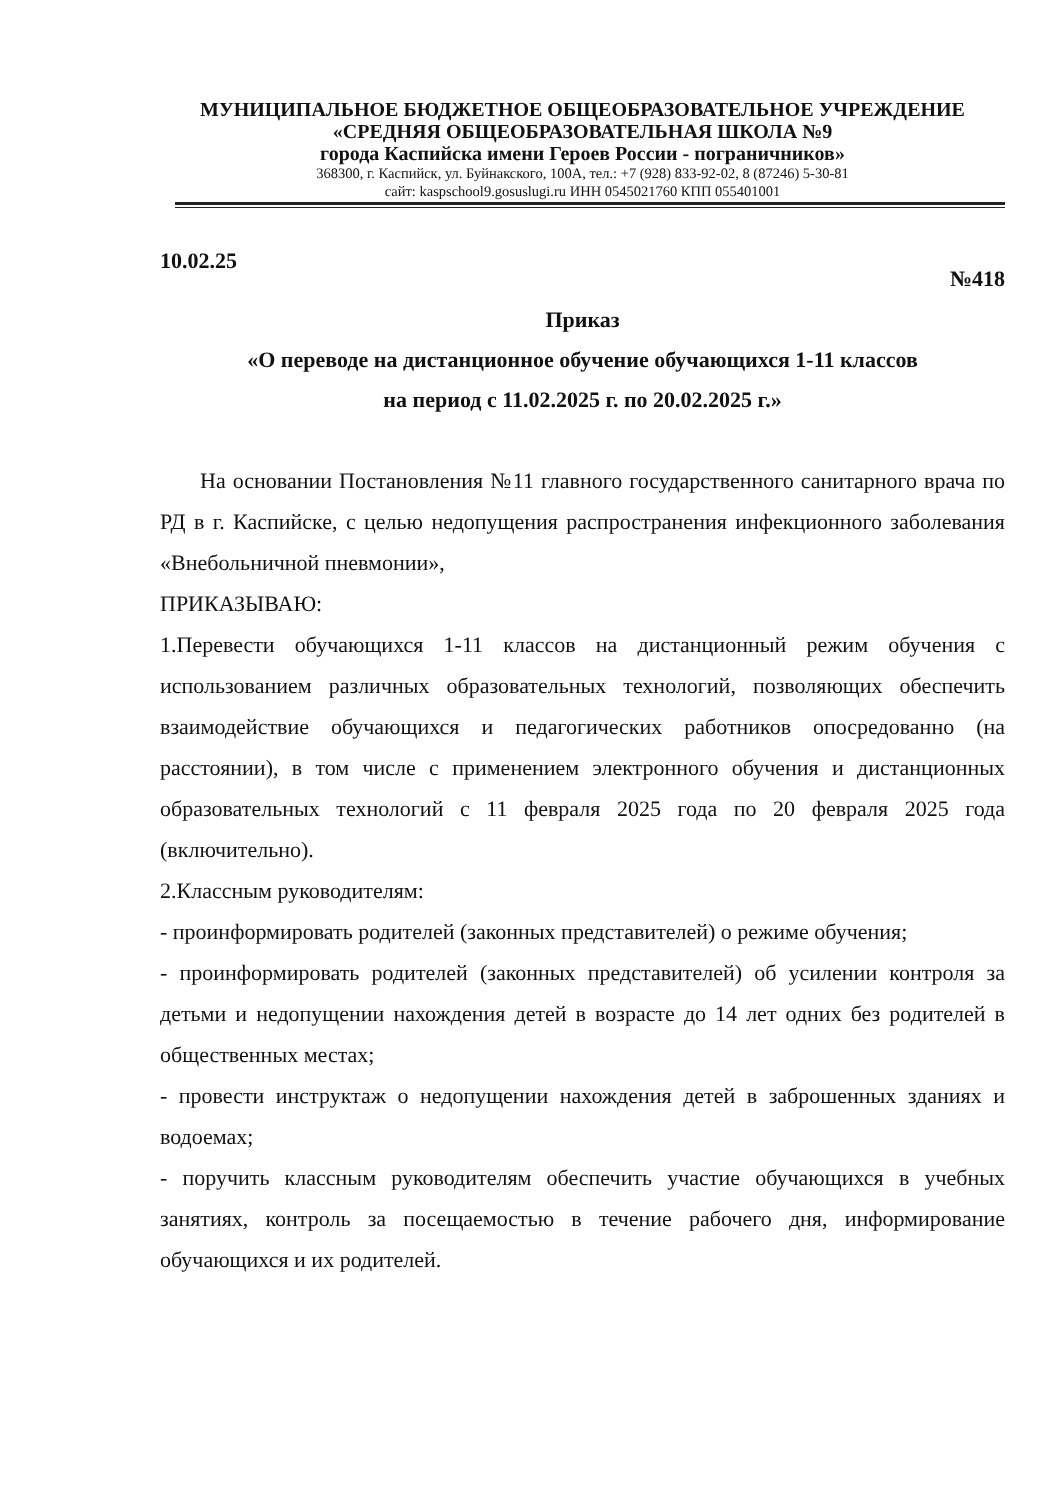МУНИЦИПАЛЬНОЕ БЮДЖЕТНОЕ ОБЩЕОБРАЗОВАТЕЛЬНОЕ УЧРЕЖДЕНИЕ
«СРЕДНЯЯ ОБЩЕОБРАЗОВАТЕЛЬНАЯ ШКОЛА №9
города Каспийска имени Героев России - пограничников»
368300, г. Каспийск, ул. Буйнакского, 100А, тел.: +7 (928) 833-92-02, 8 (87246) 5-30-81
сайт: kaspschool9.gosuslugi.ru ИНН 0545021760 КПП 055401001
10.02.25 №418
Приказ
«О переводе на дистанционное обучение обучающихся 1-11 классов
на период с 11.02.2025 г. по 20.02.2025 г.»
На основании Постановления №11 главного государственного санитарного врача по РД в г. Каспийске, с целью недопущения распространения инфекционного заболевания «Внебольничной пневмонии»,
ПРИКАЗЫВАЮ:
1.Перевести обучающихся 1-11 классов на дистанционный режим обучения с использованием различных образовательных технологий, позволяющих обеспечить взаимодействие обучающихся и педагогических работников опосредованно (на расстоянии), в том числе с применением электронного обучения и дистанционных образовательных технологий с 11 февраля 2025 года по 20 февраля 2025 года (включительно).
2.Классным руководителям:
- проинформировать родителей (законных представителей) о режиме обучения;
- проинформировать родителей (законных представителей) об усилении контроля за детьми и недопущении нахождения детей в возрасте до 14 лет одних без родителей в общественных местах;
- провести инструктаж о недопущении нахождения детей в заброшенных зданиях и водоемах;
- поручить классным руководителям обеспечить участие обучающихся в учебных занятиях, контроль за посещаемостью в течение рабочего дня, информирование обучающихся и их родителей.